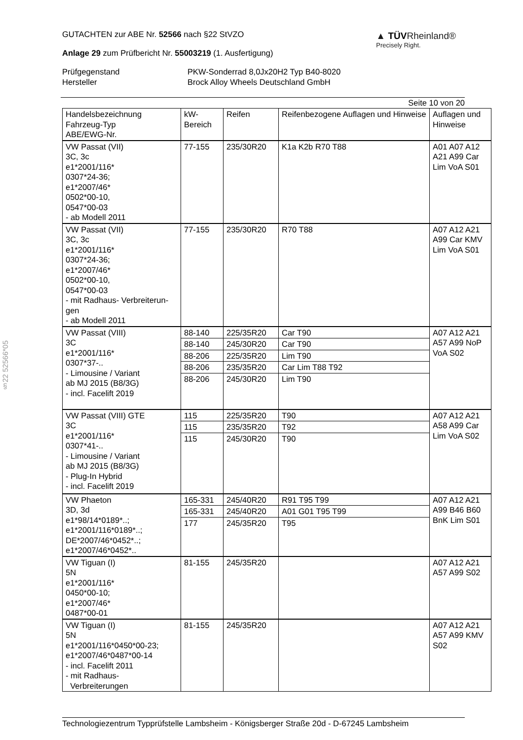§22 52566*05
GUTACHTEN zur ABE Nr. 52566 nach §22 StVZO
Anlage 29 zum Prüfbericht Nr. 55003219 (1. Ausfertigung)
▲ TÜVRheinland®
Precisely Right.
Prüfgegenstand
PKW-Sonderrad 8,0Jx20H2 Typ B40-8020
Hersteller
Brock Alloy Wheels Deutschland GmbH
Seite 10 von 20
| Handelsbezeichnung Fahrzeug-Typ ABE/EWG-Nr. | kW- Bereich | Reifen | Reifenbezogene Auflagen und Hinweise | Auflagen und Hinweise |
| --- | --- | --- | --- | --- |
| VW Passat (VII) 3C, 3c e1*2001/116* 0307*24-36; e1*2007/46* 0502*00-10, 0547*00-03 - ab Modell 2011 | 77-155 | 235/30R20 | K1a K2b R70 T88 | A01 A07 A12 A21 A99 Car Lim VoA S01 |
| VW Passat (VII) 3C, 3c e1*2001/116* 0307*24-36; e1*2007/46* 0502*00-10, 0547*00-03 - mit Radhaus- Verbreiterun-gen - ab Modell 2011 | 77-155 | 235/30R20 | R70 T88 | A07 A12 A21 A99 Car KMV Lim VoA S01 |
| VW Passat (VIII) 3C e1*2001/116* 0307*37-.. - Limousine / Variant ab MJ 2015 (B8/3G) - incl. Facelift 2019 | 88-140 | 225/35R20 | Car T90 | A07 A12 A21 A57 A99 NoP VoA S02 |
| | 88-140 | 245/30R20 | Car T90 | |
| | 88-206 | 225/35R20 | Lim T90 | |
| | 88-206 | 235/35R20 | Car Lim T88 T92 | |
| | 88-206 | 245/30R20 | Lim T90 | |
| VW Passat (VIII) GTE 3C e1*2001/116* 0307*41-.. - Limousine / Variant ab MJ 2015 (B8/3G) - Plug-In Hybrid - incl. Facelift 2019 | 115 | 225/35R20 | T90 | A07 A12 A21 A58 A99 Car Lim VoA S02 |
| | 115 | 235/35R20 | T92 | |
| | 115 | 245/30R20 | T90 | |
| VW Phaeton 3D, 3d e1*98/14*0189*..; e1*2001/116*0189*..; DE*2007/46*0452*..; e1*2007/46*0452*.. | 165-331 | 245/40R20 | R91 T95 T99 | A07 A12 A21 A99 B46 B60 BnK Lim S01 |
| | 165-331 | 245/40R20 | A01 G01 T95 T99 | |
| | 177 | 245/35R20 | T95 | |
| VW Tiguan (I) 5N e1*2001/116* 0450*00-10; e1*2007/46* 0487*00-01 | 81-155 | 245/35R20 | | A07 A12 A21 A57 A99 S02 |
| VW Tiguan (I) 5N e1*2001/116*0450*00-23; e1*2007/46*0487*00-14 - incl. Facelift 2011 - mit Radhaus- Verbreiterungen | 81-155 | 245/35R20 | | A07 A12 A21 A57 A99 KMV S02 |
Technologiezentrum Typprüfstelle Lambsheim - Königsberger Straße 20d - D-67245 Lambsheim